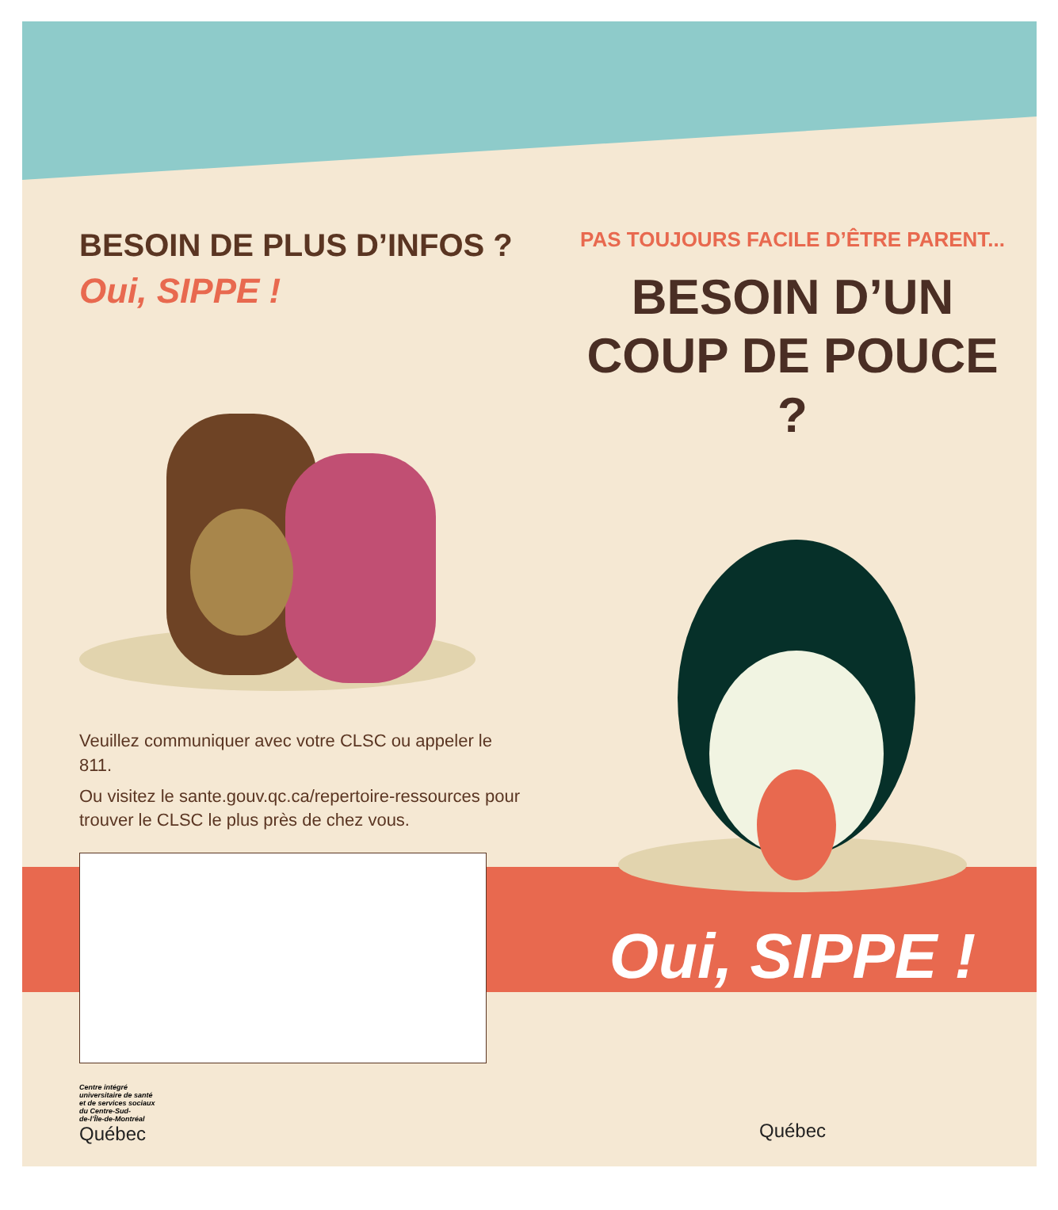BESOIN DE PLUS D’INFOS ?
Oui, SIPPE !
Veuillez communiquer avec votre CLSC ou appeler le 811.
Ou visitez le sante.gouv.qc.ca/repertoire-ressources pour trouver le CLSC le plus près de chez vous.
Centre intégré
universitaire de santé
et de services sociaux
du Centre-Sud-
de-l’Île-de-Montréal
Québec
PAS TOUJOURS FACILE D’ÊTRE PARENT...
BESOIN D’UN
COUP DE POUCE ?
Oui, SIPPE !
Québec